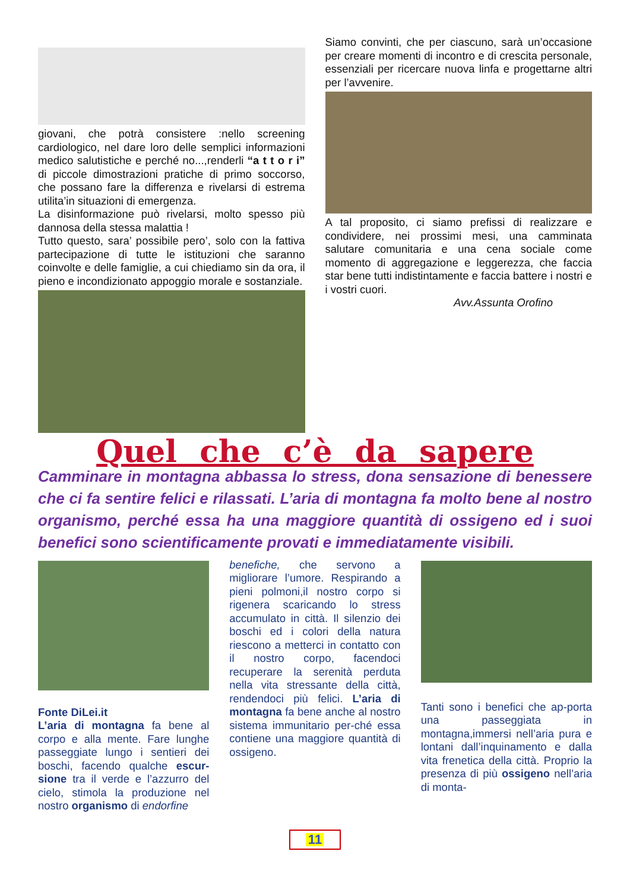giovani, che potrà consistere :nello screening cardiologico, nel dare loro delle semplici informazioni medico salutistiche e perché no...,renderli “a t t o r i” di piccole dimostrazioni pratiche di primo soccorso, che possano fare la differenza e rivelarsi di estrema utilita’in situazioni di emergenza.
La disinformazione può rivelarsi, molto spesso più dannosa della stessa malattia !
Tutto questo, sara’ possibile pero’, solo con la fattiva partecipazione di tutte le istituzioni che saranno coinvolte e delle famiglie, a cui chiediamo sin da ora, il pieno e incondizionato appoggio morale e sostanziale.
Siamo convinti, che per ciascuno, sarà un’occasione per creare momenti di incontro e di crescita personale, essenziali per ricercare nuova linfa e progettarne altri per l’avvenire.
A tal proposito, ci siamo prefissi di realizzare e condividere, nei prossimi mesi, una camminata salutare comunitaria e una cena sociale come momento di aggregazione e leggerezza, che faccia star bene tutti indistintamente e faccia battere i nostri e i vostri cuori.
Avv.Assunta Orofino
Quel che c’è da sapere
Camminare in montagna abbassa lo stress, dona sensazione di benessere che ci fa sentire felici e rilassati. L’aria di montagna fa molto bene al nostro organismo, perché essa ha una maggiore quantità di ossigeno ed i suoi benefici sono scientificamente provati e immediatamente visibili.
Fonte DiLei.it
L’aria di montagna fa bene al corpo e alla mente. Fare lunghe passeggiate lungo i sentieri dei boschi, facendo qualche escur-sione tra il verde e l’azzurro del cielo, stimola la produzione nel nostro organismo di endorfine
benefiche, che servono a migliorare l’umore. Respirando a pieni polmoni,il nostro corpo si rigenera scaricando lo stress accumulato in città. Il silenzio dei boschi ed i colori della natura riescono a metterci in contatto con il nostro corpo, facendoci recuperare la serenità perduta nella vita stressante della città, rendendoci più felici. L’aria di montagna fa bene anche al nostro sistema immunitario per-ché essa contiene una maggiore quantità di ossigeno.
Tanti sono i benefici che ap-porta una passeggiata in montagna,immersi nell’aria pura e lontani dall’inquinamento e dalla vita frenetica della città. Proprio la presenza di più ossigeno nell’aria di monta-
11